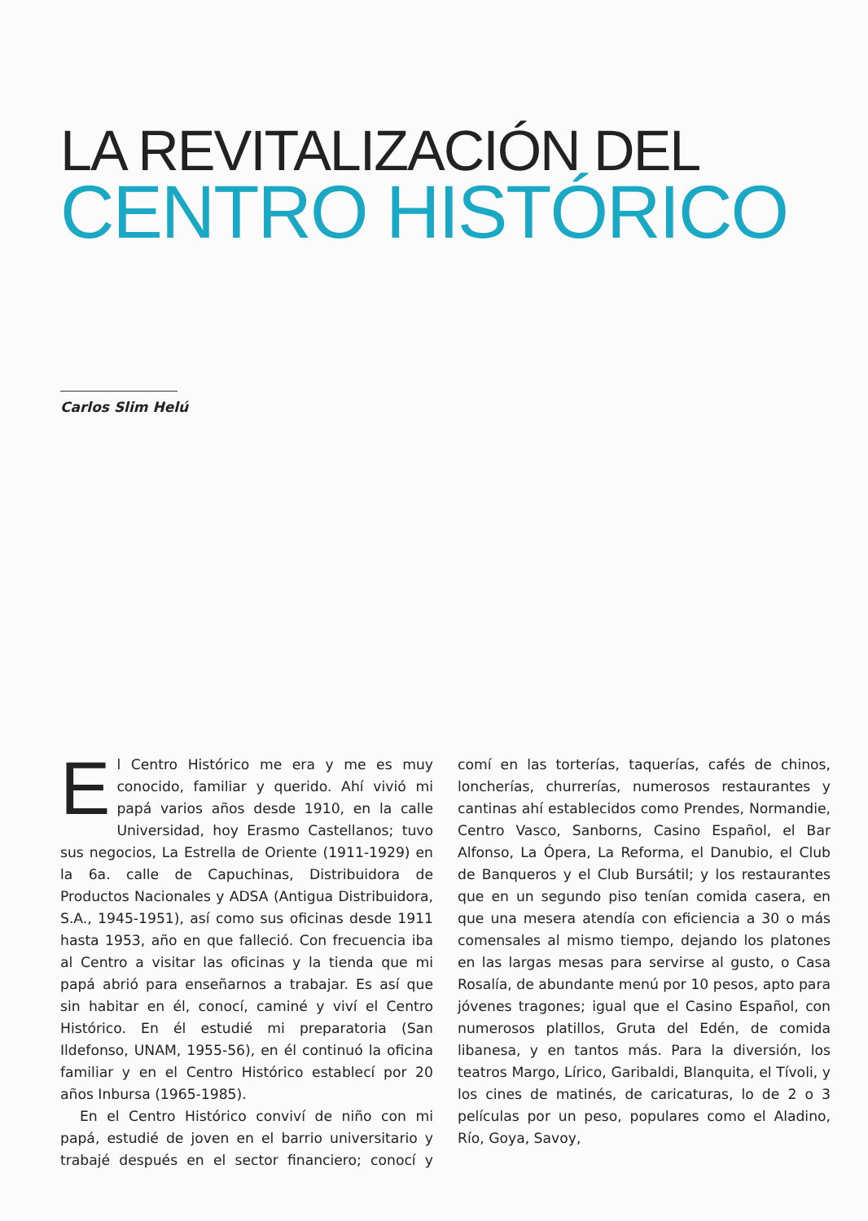LA REVITALIZACIÓN DEL
CENTRO HISTÓRICO
Carlos Slim Helú
El Centro Histórico me era y me es muy conocido, familiar y querido. Ahí vivió mi papá varios años desde 1910, en la calle Universidad, hoy Erasmo Castellanos; tuvo sus negocios, La Estrella de Oriente (1911-1929) en la 6a. calle de Capuchinas, Distribuidora de Productos Nacionales y ADSA (Antigua Distribuidora, S.A., 1945-1951), así como sus oficinas desde 1911 hasta 1953, año en que falleció. Con frecuencia iba al Centro a visitar las oficinas y la tienda que mi papá abrió para enseñarnos a trabajar. Es así que sin habitar en él, conocí, caminé y viví el Centro Histórico. En él estudié mi preparatoria (San Ildefonso, UNAM, 1955-56), en él continuó la oficina familiar y en el Centro Histórico establecí por 20 años Inbursa (1965-1985).
En el Centro Histórico conviví de niño con mi papá, estudié de joven en el barrio universitario y trabajé después en el sector financiero; conocí y comí en las torterías, taquerías, cafés de chinos, loncherías, churrerías, numerosos restaurantes y cantinas ahí establecidos como Prendes, Normandie, Centro Vasco, Sanborns, Casino Español, el Bar Alfonso, La Ópera, La Reforma, el Danubio, el Club de Banqueros y el Club Bursátil; y los restaurantes que en un segundo piso tenían comida casera, en que una mesera atendía con eficiencia a 30 o más comensales al mismo tiempo, dejando los platones en las largas mesas para servirse al gusto, o Casa Rosalía, de abundante menú por 10 pesos, apto para jóvenes tragones; igual que el Casino Español, con numerosos platillos, Gruta del Edén, de comida libanesa, y en tantos más. Para la diversión, los teatros Margo, Lírico, Garibaldi, Blanquita, el Tívoli, y los cines de matinés, de caricaturas, lo de 2 o 3 películas por un peso, populares como el Aladino, Río, Goya, Savoy,